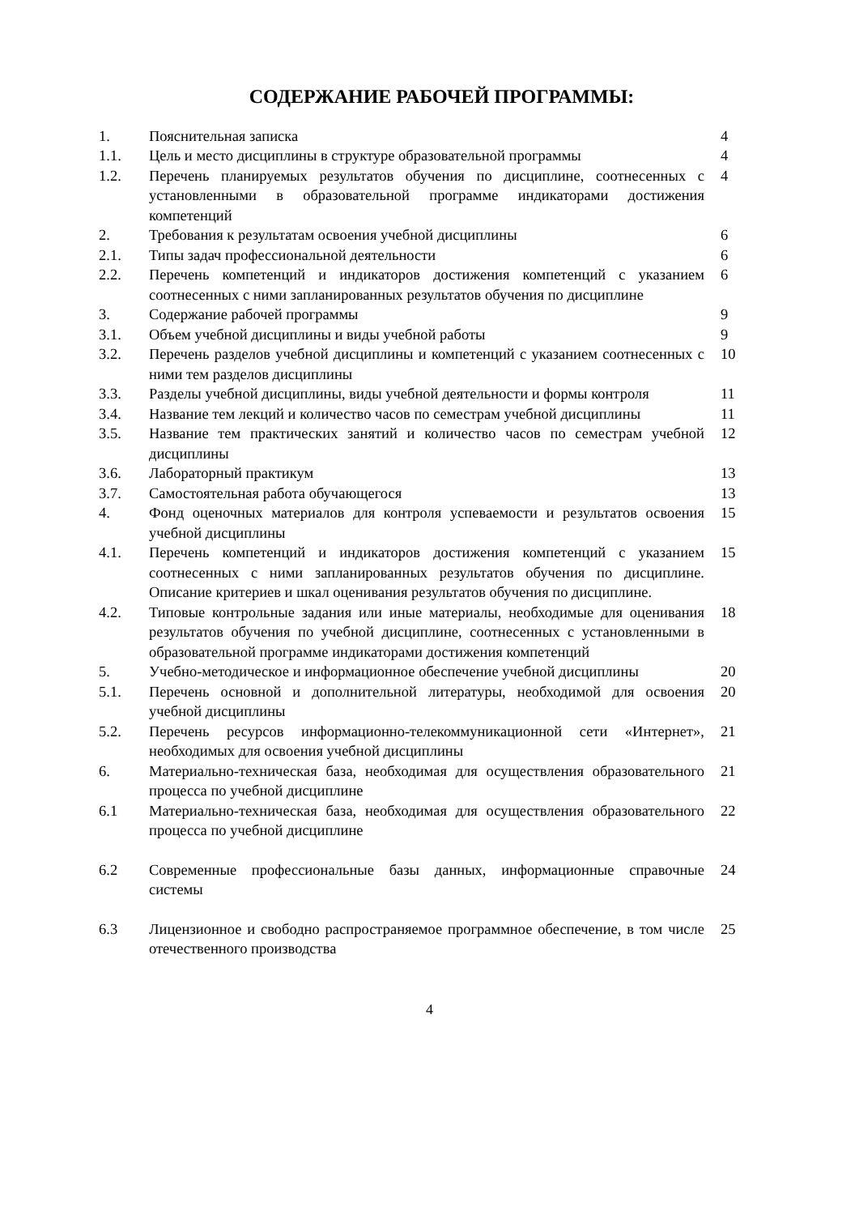СОДЕРЖАНИЕ РАБОЧЕЙ ПРОГРАММЫ:
| 1. | Пояснительная записка | 4 |
| 1.1. | Цель и место дисциплины в структуре образовательной программы | 4 |
| 1.2. | Перечень планируемых результатов обучения по дисциплине, соотнесенных с установленными в образовательной программе индикаторами достижения компетенций | 4 |
| 2. | Требования к результатам освоения учебной дисциплины | 6 |
| 2.1. | Типы задач профессиональной деятельности | 6 |
| 2.2. | Перечень компетенций и индикаторов достижения компетенций с указанием соотнесенных с ними запланированных результатов обучения по дисциплине | 6 |
| 3. | Содержание рабочей программы | 9 |
| 3.1. | Объем учебной дисциплины и виды учебной работы | 9 |
| 3.2. | Перечень разделов учебной дисциплины и компетенций с указанием соотнесенных с ними тем разделов дисциплины | 10 |
| 3.3. | Разделы учебной дисциплины, виды учебной деятельности и формы контроля | 11 |
| 3.4. | Название тем лекций и количество часов по семестрам учебной дисциплины | 11 |
| 3.5. | Название тем практических занятий и количество часов по семестрам учебной дисциплины | 12 |
| 3.6. | Лабораторный практикум | 13 |
| 3.7. | Самостоятельная работа обучающегося | 13 |
| 4. | Фонд оценочных материалов для контроля успеваемости и результатов освоения учебной дисциплины | 15 |
| 4.1. | Перечень компетенций и индикаторов достижения компетенций с указанием соотнесенных с ними запланированных результатов обучения по дисциплине. Описание критериев и шкал оценивания результатов обучения по дисциплине. | 15 |
| 4.2. | Типовые контрольные задания или иные материалы, необходимые для оценивания результатов обучения по учебной дисциплине, соотнесенных с установленными в образовательной программе индикаторами достижения компетенций | 18 |
| 5. | Учебно-методическое и информационное обеспечение учебной дисциплины | 20 |
| 5.1. | Перечень основной и дополнительной литературы, необходимой для освоения учебной дисциплины | 20 |
| 5.2. | Перечень ресурсов информационно-телекоммуникационной сети «Интернет», необходимых для освоения учебной дисциплины | 21 |
| 6. | Материально-техническая база, необходимая для осуществления образовательного процесса по учебной дисциплине | 21 |
| 6.1 | Материально-техническая база, необходимая для осуществления образовательного процесса по учебной дисциплине | 22 |
| 6.2 | Современные профессиональные базы данных, информационные справочные системы | 24 |
| 6.3 | Лицензионное и свободно распространяемое программное обеспечение, в том числе отечественного производства | 25 |
4